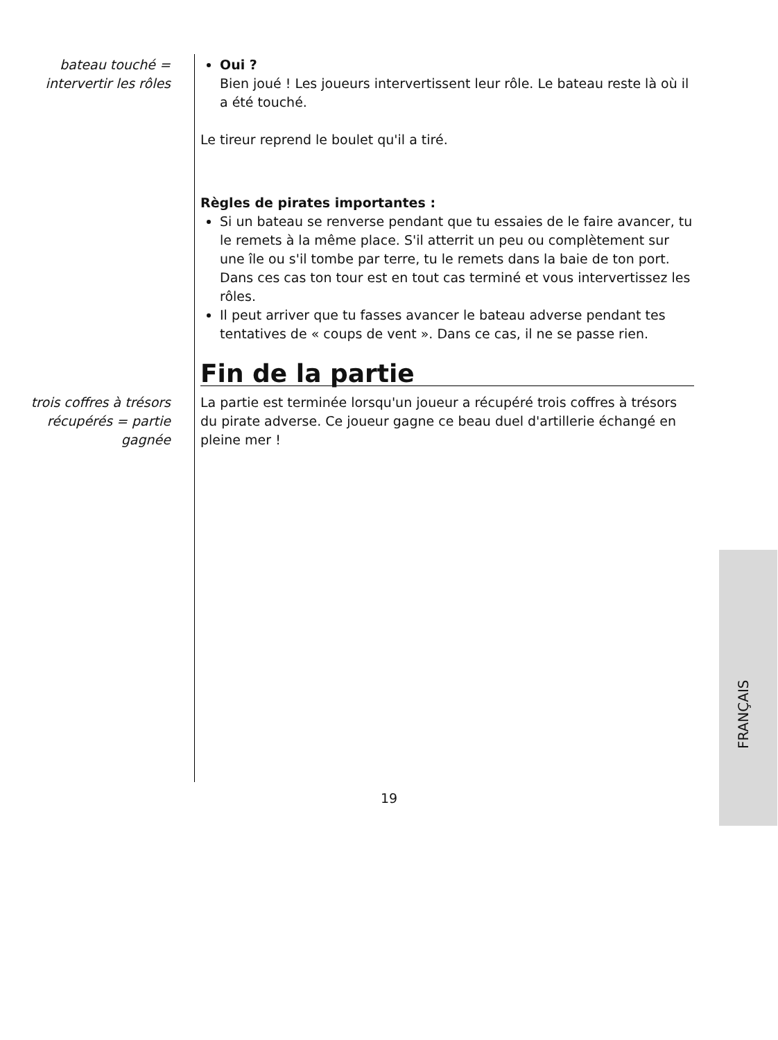bateau touché =
intervertir les rôles
Oui ?
Bien joué ! Les joueurs intervertissent leur rôle. Le bateau reste là où il a été touché.
Le tireur reprend le boulet qu'il a tiré.
Règles de pirates importantes :
Si un bateau se renverse pendant que tu essaies de le faire avancer, tu le remets à la même place. S'il atterrit un peu ou complètement sur une île ou s'il tombe par terre, tu le remets dans la baie de ton port. Dans ces cas ton tour est en tout cas terminé et vous intervertissez les rôles.
Il peut arriver que tu fasses avancer le bateau adverse pendant tes tentatives de « coups de vent ». Dans ce cas, il ne se passe rien.
Fin de la partie
trois coffres à trésors
récupérés = partie
gagnée
La partie est terminée lorsqu'un joueur a récupéré trois coffres à trésors du pirate adverse. Ce joueur gagne ce beau duel d'artillerie échangé en pleine mer !
FRANÇAIS
19